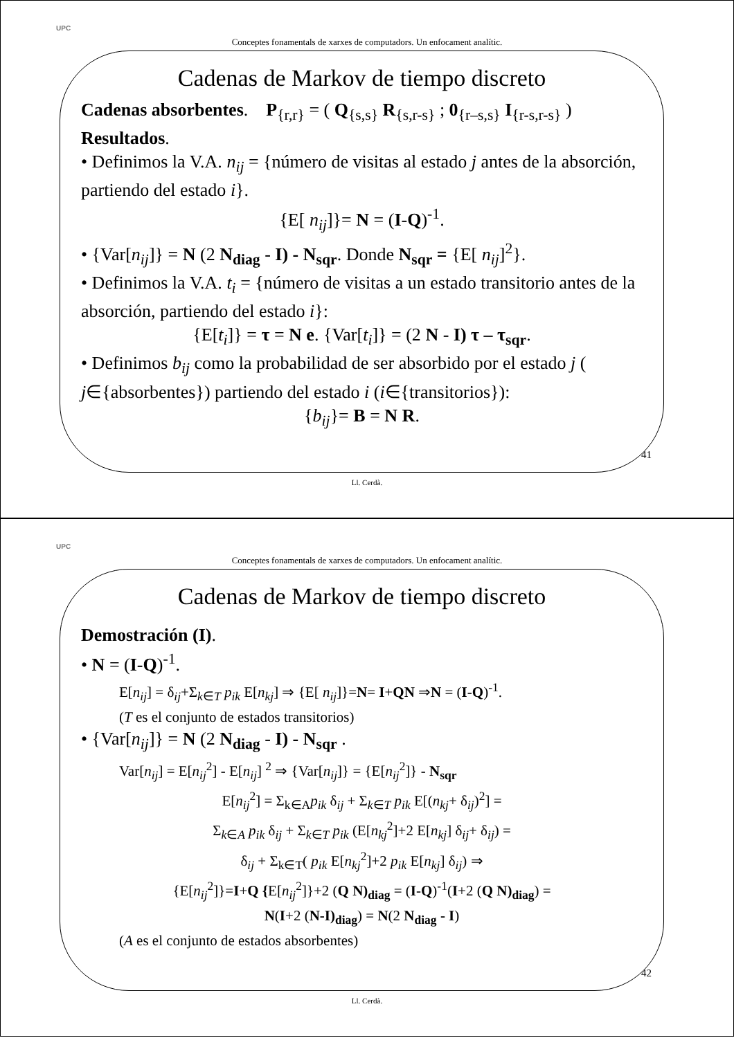UPC
Conceptes fonamentals de xarxes de computadors. Un enfocament analític.
Cadenas de Markov de tiempo discreto
Cadenas absorbentes. P<sub>{r,r}</sub> = ( Q<sub>{s,s}</sub> R<sub>{s,r-s}</sub> ; 0<sub>{r–s,s}</sub> I<sub>{r-s,r-s}</sub> )
Resultados.
• Definimos la V.A. n<sub>ij</sub> = {número de visitas al estado j antes de la absorción, partiendo del estado i}.
{E[ n<sub>ij</sub>]}= N = (I-Q)<sup>-1</sup>.
• {Var[n<sub>ij</sub>]} = N (2 N<sub>diag</sub> - I) - N<sub>sqr</sub>. Donde N<sub>sqr</sub> = {E[ n<sub>ij</sub>]<sup>2</sup>}.
• Definimos la V.A. t<sub>i</sub> = {número de visitas a un estado transitorio antes de la absorción, partiendo del estado i}:
{E[t<sub>i</sub>]} = τ = N e. {Var[t<sub>i</sub>]} = (2 N - I) τ – τ<sub>sqr</sub>.
• Definimos b<sub>ij</sub> como la probabilidad de ser absorbido por el estado j ( j∈{absorbentes}) partiendo del estado i (i∈{transitorios}):
{b<sub>ij</sub>}= B = N R.
41
Ll. Cerdà.
UPC
Conceptes fonamentals de xarxes de computadors. Un enfocament analític.
Cadenas de Markov de tiempo discreto
Demostración (I).
• N = (I-Q)<sup>-1</sup>.
E[n<sub>ij</sub>] = δ<sub>ij</sub>+Σ<sub>k∈T</sub> p<sub>ik</sub> E[n<sub>kj</sub>] ⇒ {E[ n<sub>ij</sub>]}=N= I+QN ⇒N = (I-Q)<sup>-1</sup>.
(T es el conjunto de estados transitorios)
• {Var[n<sub>ij</sub>]} = N (2 N<sub>diag</sub> - I) - N<sub>sqr</sub> .
Var[n<sub>ij</sub>] = E[n<sub>ij</sub><sup>2</sup>] - E[n<sub>ij</sub>] <sup>2</sup> ⇒ {Var[n<sub>ij</sub>]} = {E[n<sub>ij</sub><sup>2</sup>]} - N<sub>sqr</sub>
E[n<sub>ij</sub><sup>2</sup>] = Σ<sub>k∈A</sub>p<sub>ik</sub> δ<sub>ij</sub> + Σ<sub>k∈T</sub> p<sub>ik</sub> E[(n<sub>kj</sub>+ δ<sub>ij</sub>)<sup>2</sup>] =
Σ<sub>k∈A</sub> p<sub>ik</sub> δ<sub>ij</sub> + Σ<sub>k∈T</sub> p<sub>ik</sub> (E[n<sub>kj</sub><sup>2</sup>]+2 E[n<sub>kj</sub>] δ<sub>ij</sub>+ δ<sub>ij</sub>) =
δ<sub>ij</sub> + Σ<sub>k∈T</sub>( p<sub>ik</sub> E[n<sub>kj</sub><sup>2</sup>]+2 p<sub>ik</sub> E[n<sub>kj</sub>] δ<sub>ij</sub>) ⇒
{E[n<sub>ij</sub><sup>2</sup>]}=I+Q {E[n<sub>ij</sub><sup>2</sup>]}+2 (Q N)<sub>diag</sub> = (I-Q)<sup>-1</sup>(I+2 (Q N)<sub>diag</sub>) =
N(I+2 (N-I)<sub>diag</sub>) = N(2 N<sub>diag</sub> - I)
(A es el conjunto de estados absorbentes)
42
Ll. Cerdà.